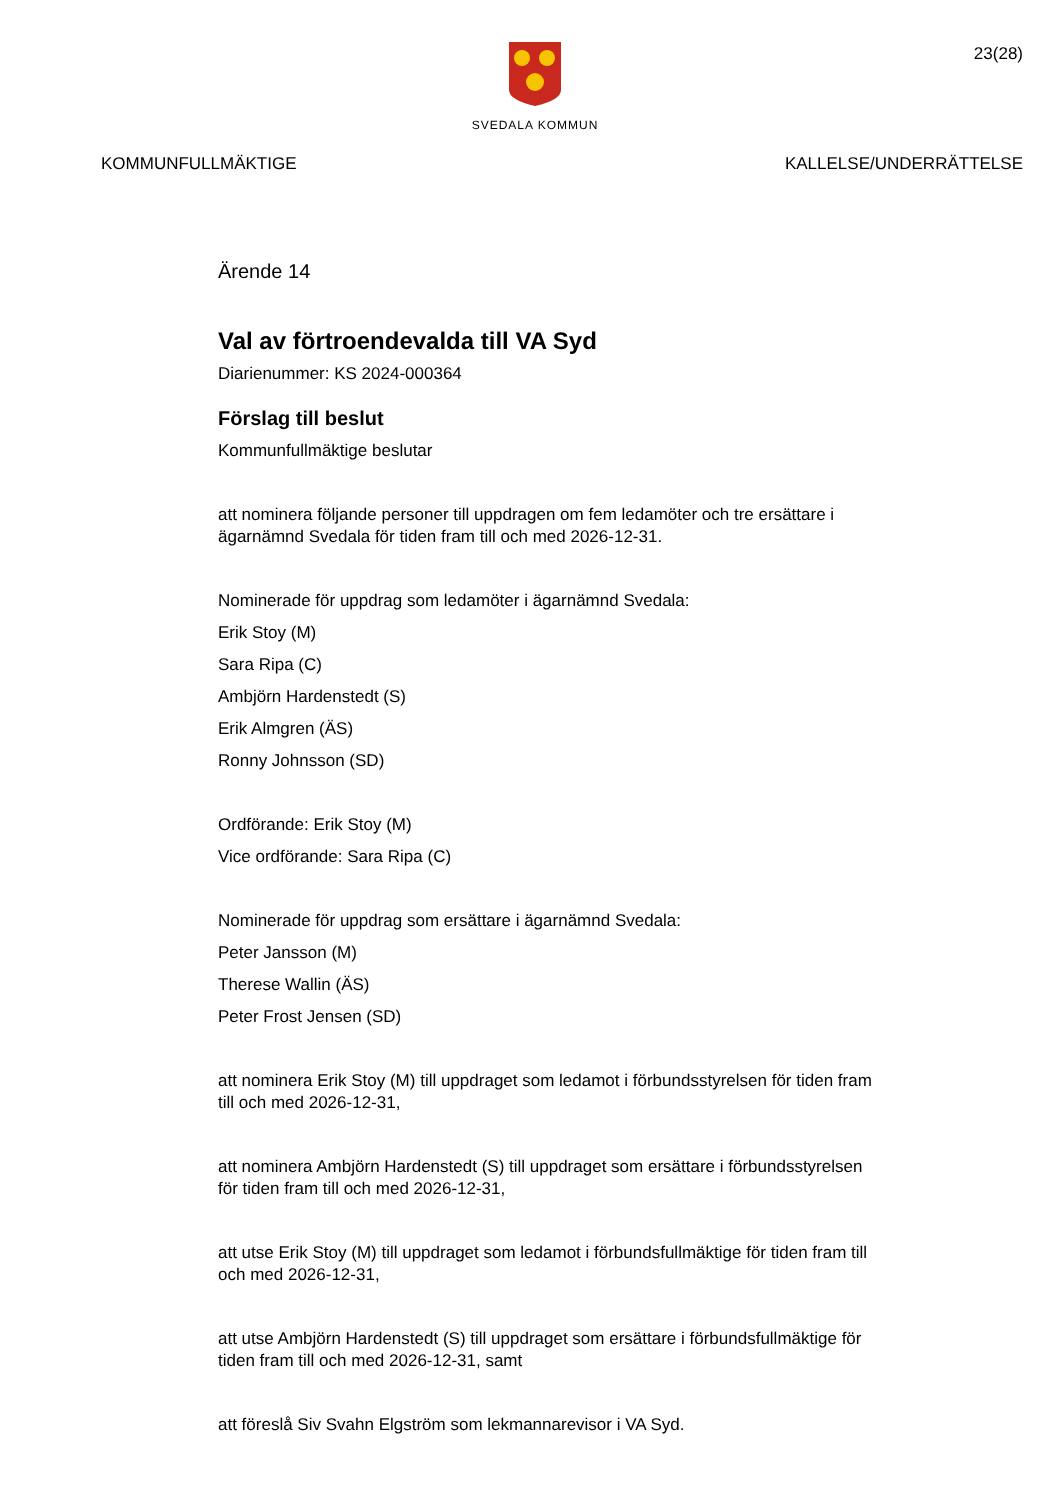SVEDALA KOMMUN
23(28)
KOMMUNFULLMÄKTIGE KALLELSE/UNDERRÄTTELSE
Ärende 14
Val av förtroendevalda till VA Syd
Diarienummer: KS 2024-000364
Förslag till beslut
Kommunfullmäktige beslutar
att nominera följande personer till uppdragen om fem ledamöter och tre ersättare i ägarnämnd Svedala för tiden fram till och med 2026-12-31.
Nominerade för uppdrag som ledamöter i ägarnämnd Svedala:
Erik Stoy (M)
Sara Ripa (C)
Ambjörn Hardenstedt (S)
Erik Almgren (ÄS)
Ronny Johnsson (SD)
Ordförande: Erik Stoy (M)
Vice ordförande: Sara Ripa (C)
Nominerade för uppdrag som ersättare i ägarnämnd Svedala:
Peter Jansson (M)
Therese Wallin (ÄS)
Peter Frost Jensen (SD)
att nominera Erik Stoy (M) till uppdraget som ledamot i förbundsstyrelsen för tiden fram till och med 2026-12-31,
att nominera Ambjörn Hardenstedt (S) till uppdraget som ersättare i förbundsstyrelsen för tiden fram till och med 2026-12-31,
att utse Erik Stoy (M) till uppdraget som ledamot i förbundsfullmäktige för tiden fram till och med 2026-12-31,
att utse Ambjörn Hardenstedt (S) till uppdraget som ersättare i förbundsfullmäktige för tiden fram till och med 2026-12-31, samt
att föreslå Siv Svahn Elgström som lekmannarevisor i VA Syd.